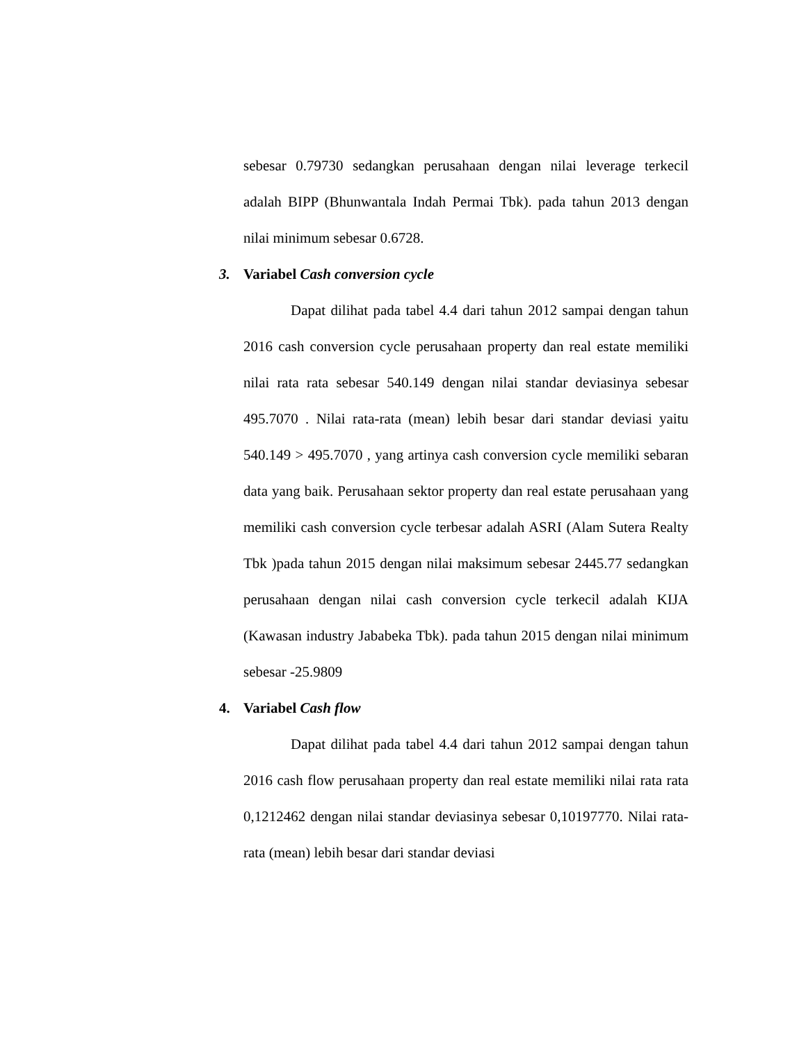sebesar 0.79730 sedangkan perusahaan dengan nilai leverage terkecil adalah BIPP (Bhunwantala Indah Permai Tbk). pada tahun 2013 dengan nilai minimum sebesar 0.6728.
3. Variabel Cash conversion cycle
Dapat dilihat pada tabel 4.4 dari tahun 2012 sampai dengan tahun 2016 cash conversion cycle perusahaan property dan real estate memiliki nilai rata rata sebesar 540.149 dengan nilai standar deviasinya sebesar 495.7070 . Nilai rata-rata (mean) lebih besar dari standar deviasi yaitu 540.149 > 495.7070 , yang artinya cash conversion cycle memiliki sebaran data yang baik. Perusahaan sektor property dan real estate perusahaan yang memiliki cash conversion cycle terbesar adalah ASRI (Alam Sutera Realty Tbk )pada tahun 2015 dengan nilai maksimum sebesar 2445.77 sedangkan perusahaan dengan nilai cash conversion cycle terkecil adalah KIJA (Kawasan industry Jababeka Tbk). pada tahun 2015 dengan nilai minimum sebesar -25.9809
4. Variabel Cash flow
Dapat dilihat pada tabel 4.4 dari tahun 2012 sampai dengan tahun 2016 cash flow perusahaan property dan real estate memiliki nilai rata rata 0,1212462 dengan nilai standar deviasinya sebesar 0,10197770. Nilai rata-rata (mean) lebih besar dari standar deviasi